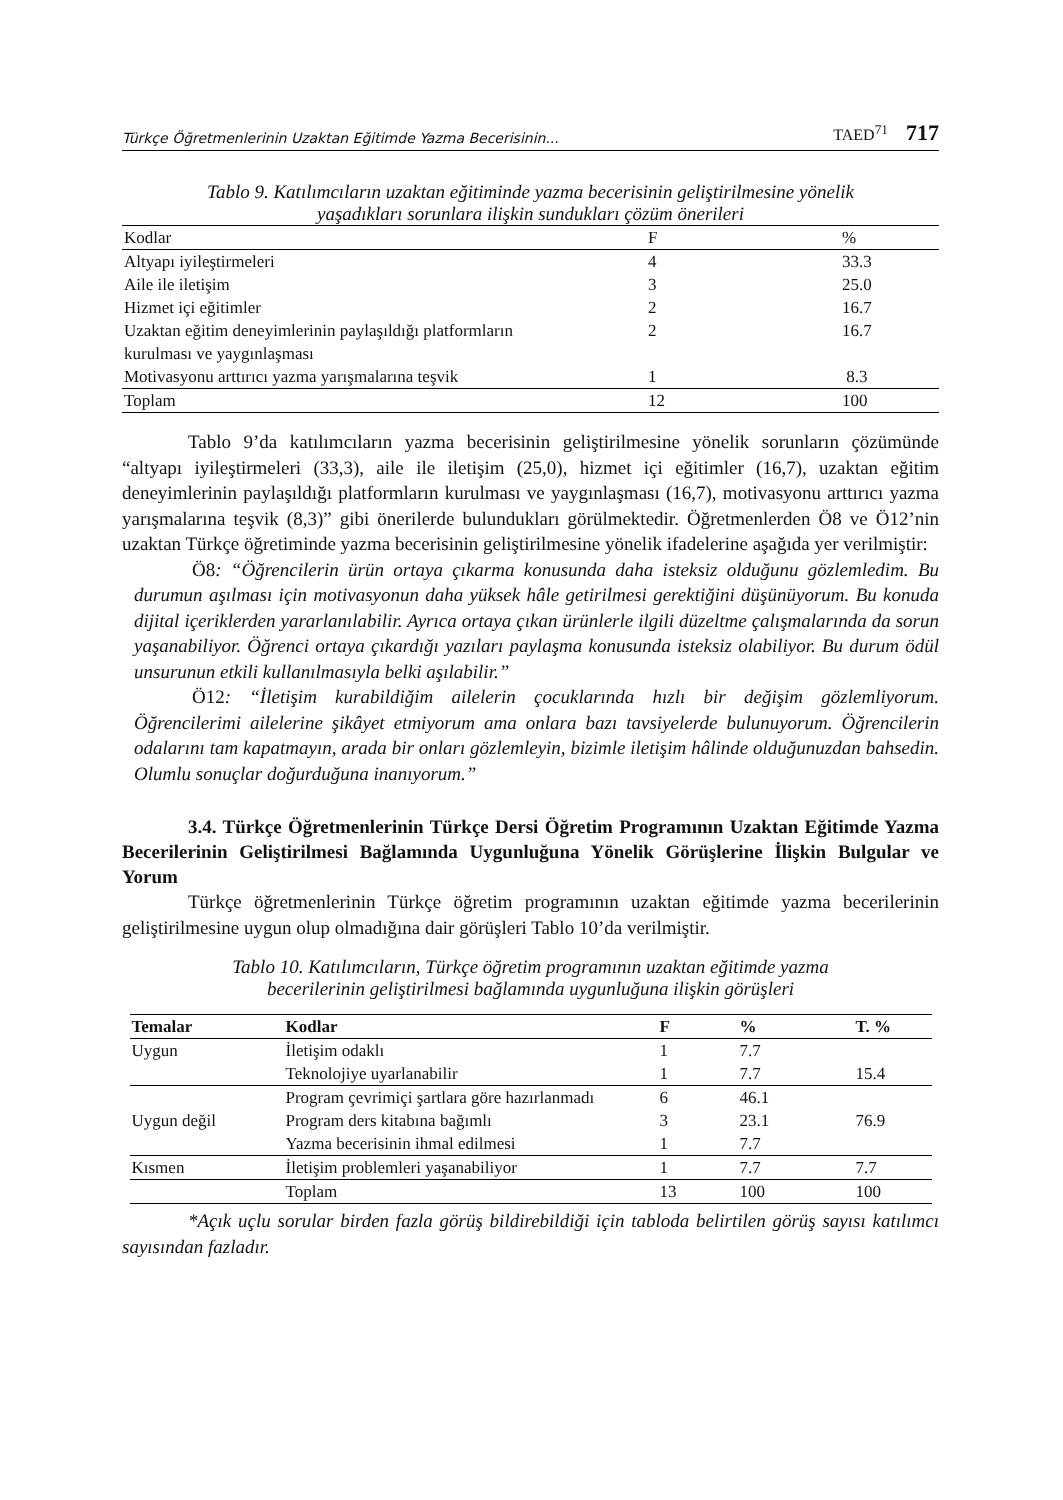Türkçe Öğretmenlerinin Uzaktan Eğitimde Yazma Becerisinin... TAED<sup>71</sup> 717
Tablo 9. Katılımcıların uzaktan eğitiminde yazma becerisinin geliştirilmesine yönelik
yaşadıkları sorunlara ilişkin sundukları çözüm önerileri
| Kodlar | F | % |
| Altyapı iyileştirmeleri | 4 | 33.3 |
| Aile ile iletişim | 3 | 25.0 |
| Hizmet içi eğitimler | 2 | 16.7 |
| Uzaktan eğitim deneyimlerinin paylaşıldığı platformların kurulması ve yaygınlaşması | 2 | 16.7 |
| Motivasyonu arttırıcı yazma yarışmalarına teşvik | 1 | 8.3 |
| Toplam | 12 | 100 |
Tablo 9’da katılımcıların yazma becerisinin geliştirilmesine yönelik sorunların çözümünde “altyapı iyileştirmeleri (33,3), aile ile iletişim (25,0), hizmet içi eğitimler (16,7), uzaktan eğitim deneyimlerinin paylaşıldığı platformların kurulması ve yaygınlaşması (16,7), motivasyonu arttırıcı yazma yarışmalarına teşvik (8,3)” gibi önerilerde bulundukları görülmektedir. Öğretmenlerden Ö8 ve Ö12’nin uzaktan Türkçe öğretiminde yazma becerisinin geliştirilmesine yönelik ifadelerine aşağıda yer verilmiştir:
Ö8: “Öğrencilerin ürün ortaya çıkarma konusunda daha isteksiz olduğunu gözlemledim. Bu durumun aşılması için motivasyonun daha yüksek hâle getirilmesi gerektiğini düşünüyorum. Bu konuda dijital içeriklerden yararlanılabilir. Ayrıca ortaya çıkan ürünlerle ilgili düzeltme çalışmalarında da sorun yaşanabiliyor. Öğrenci ortaya çıkardığı yazıları paylaşma konusunda isteksiz olabiliyor. Bu durum ödül unsurunun etkili kullanılmasıyla belki aşılabilir.”
Ö12: “İletişim kurabildiğim ailelerin çocuklarında hızlı bir değişim gözlemliyorum. Öğrencilerimi ailelerine şikâyet etmiyorum ama onlara bazı tavsiyelerde bulunuyorum. Öğrencilerin odalarını tam kapatmayın, arada bir onları gözlemleyin, bizimle iletişim hâlinde olduğunuzdan bahsedin. Olumlu sonuçlar doğurduğuna inanıyorum.”
3.4. Türkçe Öğretmenlerinin Türkçe Dersi Öğretim Programının Uzaktan Eğitimde Yazma Becerilerinin Geliştirilmesi Bağlamında Uygunluğuna Yönelik Görüşlerine İlişkin Bulgular ve Yorum
Türkçe öğretmenlerinin Türkçe öğretim programının uzaktan eğitimde yazma becerilerinin geliştirilmesine uygun olup olmadığına dair görüşleri Tablo 10’da verilmiştir.
Tablo 10. Katılımcıların, Türkçe öğretim programının uzaktan eğitimde yazma
becerilerinin geliştirilmesi bağlamında uygunluğuna ilişkin görüşleri
| Temalar | Kodlar | F | % | T. % |
| --- | --- | --- | --- | --- |
| Uygun | İletişim odaklı | 1 | 7.7 | |
| | Teknolojiye uyarlanabilir | 1 | 7.7 | 15.4 |
| | Program çevrimiçi şartlara göre hazırlanmadı | 6 | 46.1 | |
| Uygun değil | Program ders kitabına bağımlı | 3 | 23.1 | 76.9 |
| | Yazma becerisinin ihmal edilmesi | 1 | 7.7 | |
| Kısmen | İletişim problemleri yaşanabiliyor | 1 | 7.7 | 7.7 |
| | Toplam | 13 | 100 | 100 |
*Açık uçlu sorular birden fazla görüş bildirebildiği için tabloda belirtilen görüş sayısı katılımcı sayısından fazladır.